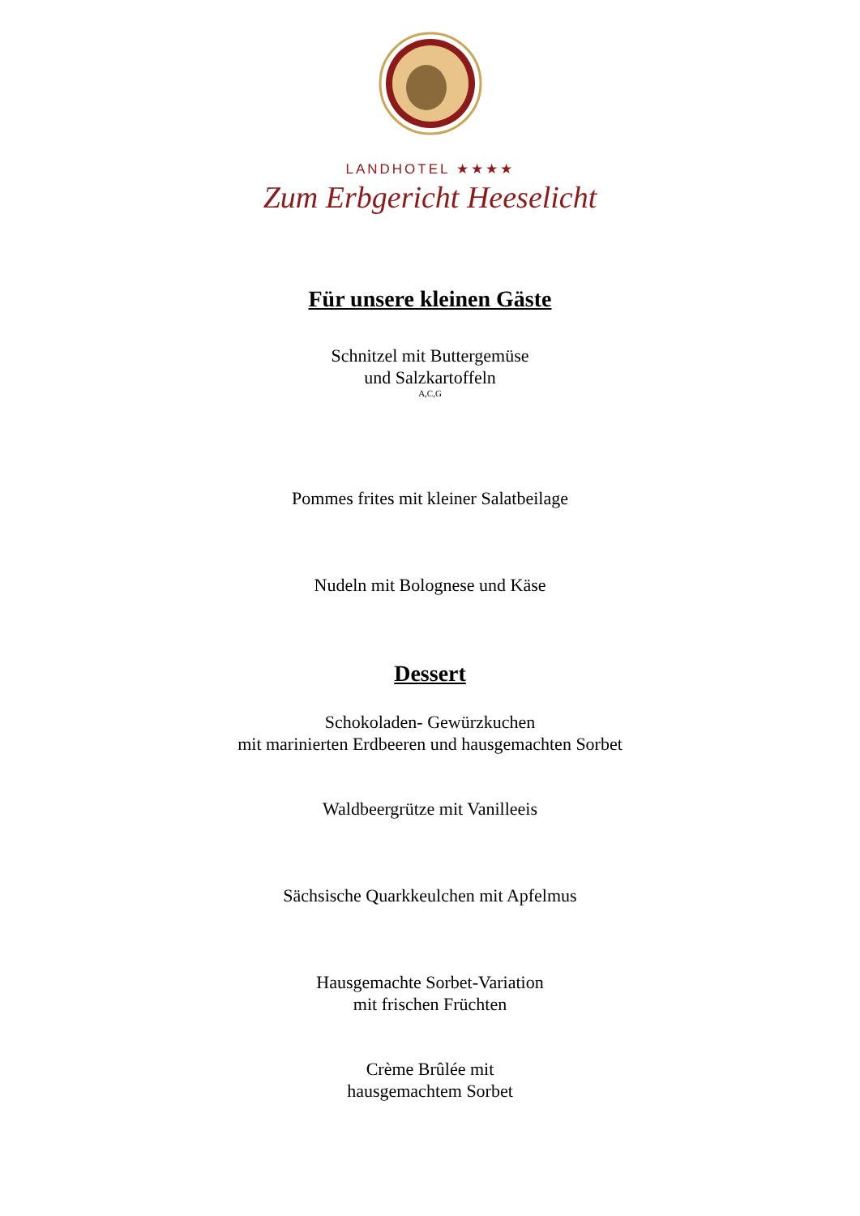LANDHOTEL ★★★★
Zum Erbgericht Heeselicht
Für unsere kleinen Gäste
Schnitzel mit Buttergemüse
und Salzkartoffeln
A,C,G
Pommes frites mit kleiner Salatbeilage
Nudeln mit Bolognese und Käse
Dessert
Schokoladen- Gewürzkuchen
mit marinierten Erdbeeren und hausgemachten Sorbet
Waldbeergrütze mit Vanilleeis
Sächsische Quarkkeulchen mit Apfelmus
Hausgemachte Sorbet-Variation
mit frischen Früchten
Crème Brûlée mit
hausgemachtem Sorbet